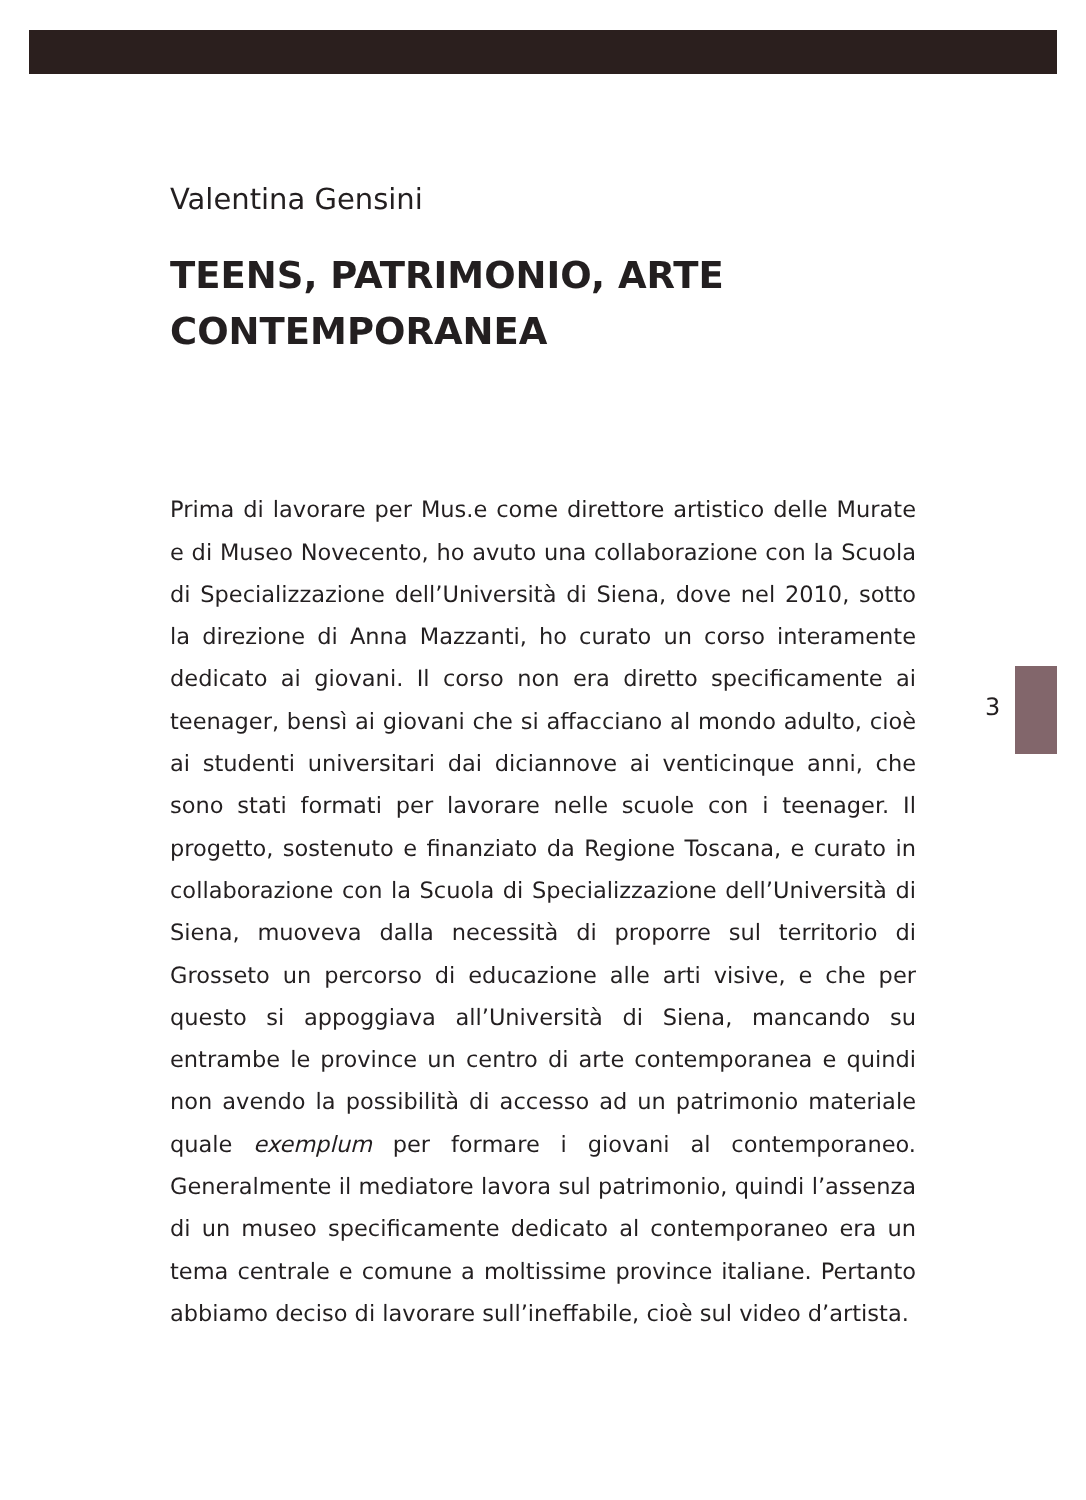3
Valentina Gensini
TEENS, PATRIMONIO, ARTE
CONTEMPORANEA
Prima di lavorare per Mus.e come direttore artistico delle Murate e di Museo Novecento, ho avuto una collaborazione con la Scuola di Specializzazione dell’Università di Siena, dove nel 2010, sotto la direzione di Anna Mazzanti, ho curato un corso interamente dedicato ai giovani. Il corso non era diretto specificamente ai teenager, bensì ai giovani che si affacciano al mondo adulto, cioè ai studenti universitari dai diciannove ai venticinque anni, che sono stati formati per lavorare nelle scuole con i teenager. Il progetto, sostenuto e finanziato da Regione Toscana, e curato in collaborazione con la Scuola di Specializzazione dell’Università di Siena, muoveva dalla necessità di proporre sul territorio di Grosseto un percorso di educazione alle arti visive, e che per questo si appoggiava all’Università di Siena, mancando su entrambe le province un centro di arte contemporanea e quindi non avendo la possibilità di accesso ad un patrimonio materiale quale exemplum per formare i giovani al contemporaneo. Generalmente il mediatore lavora sul patrimonio, quindi l’assenza di un museo specificamente dedicato al contemporaneo era un tema centrale e comune a moltissime province italiane. Pertanto abbiamo deciso di lavorare sull’ineffabile, cioè sul video d’artista.